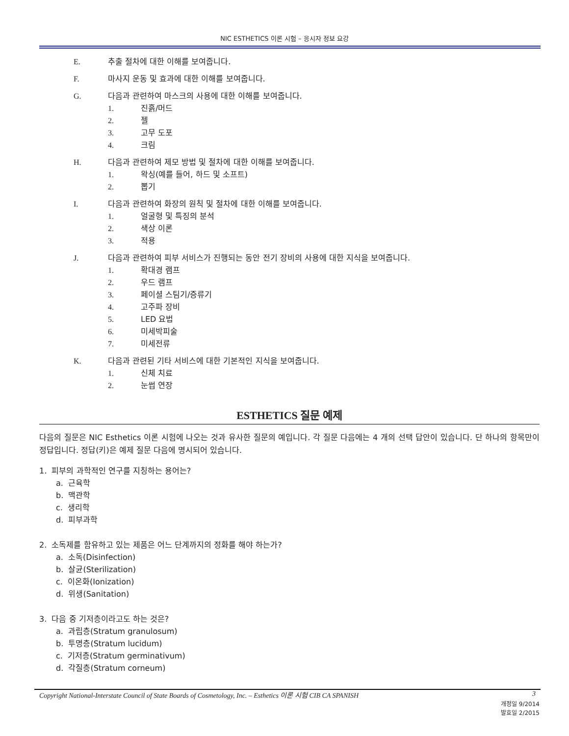NIC ESTHETICS 이론 시험 – 응시자 정보 요강
E. 추출 절차에 대한 이해를 보여줍니다.
F. 마사지 운동 및 효과에 대한 이해를 보여줍니다.
G. 다음과 관련하여 마스크의 사용에 대한 이해를 보여줍니다.
1. 진흙/머드
2. 젤
3. 고무 도포
4. 크림
H. 다음과 관련하여 제모 방법 및 절차에 대한 이해를 보여줍니다.
1. 왁싱(예를 들어, 하드 및 소프트)
2. 뽑기
I. 다음과 관련하여 화장의 원칙 및 절차에 대한 이해를 보여줍니다.
1. 얼굴형 및 특징의 분석
2. 색상 이론
3. 적용
J. 다음과 관련하여 피부 서비스가 진행되는 동안 전기 장비의 사용에 대한 지식을 보여줍니다.
1. 확대경 램프
2. 우드 램프
3. 페이셜 스팀기/증류기
4. 고주파 장비
5. LED 요법
6. 미세박피술
7. 미세전류
K. 다음과 관련된 기타 서비스에 대한 기본적인 지식을 보여줍니다.
1. 신체 치료
2. 눈썹 연장
ESTHETICS 질문 예제
다음의 질문은 NIC Esthetics 이론 시험에 나오는 것과 유사한 질문의 예입니다. 각 질문 다음에는 4 개의 선택 답안이 있습니다. 단 하나의 항목만이 정답입니다. 정답(키)은 예제 질문 다음에 명시되어 있습니다.
1. 피부의 과학적인 연구를 지칭하는 용어는?
a. 근육학
b. 맥관학
c. 생리학
d. 피부과학
2. 소독제를 함유하고 있는 제품은 어느 단계까지의 정화를 해야 하는가?
a. 소독(Disinfection)
b. 살균(Sterilization)
c. 이온화(Ionization)
d. 위생(Sanitation)
3. 다음 중 기저층이라고도 하는 것은?
a. 과립층(Stratum granulosum)
b. 투명층(Stratum lucidum)
c. 기저층(Stratum germinativum)
d. 각질층(Stratum corneum)
Copyright National-Interstate Council of State Boards of Cosmetology, Inc. – Esthetics 이론 시험 CIB CA SPANISH 3
개정일 9/2014
발효일 2/2015